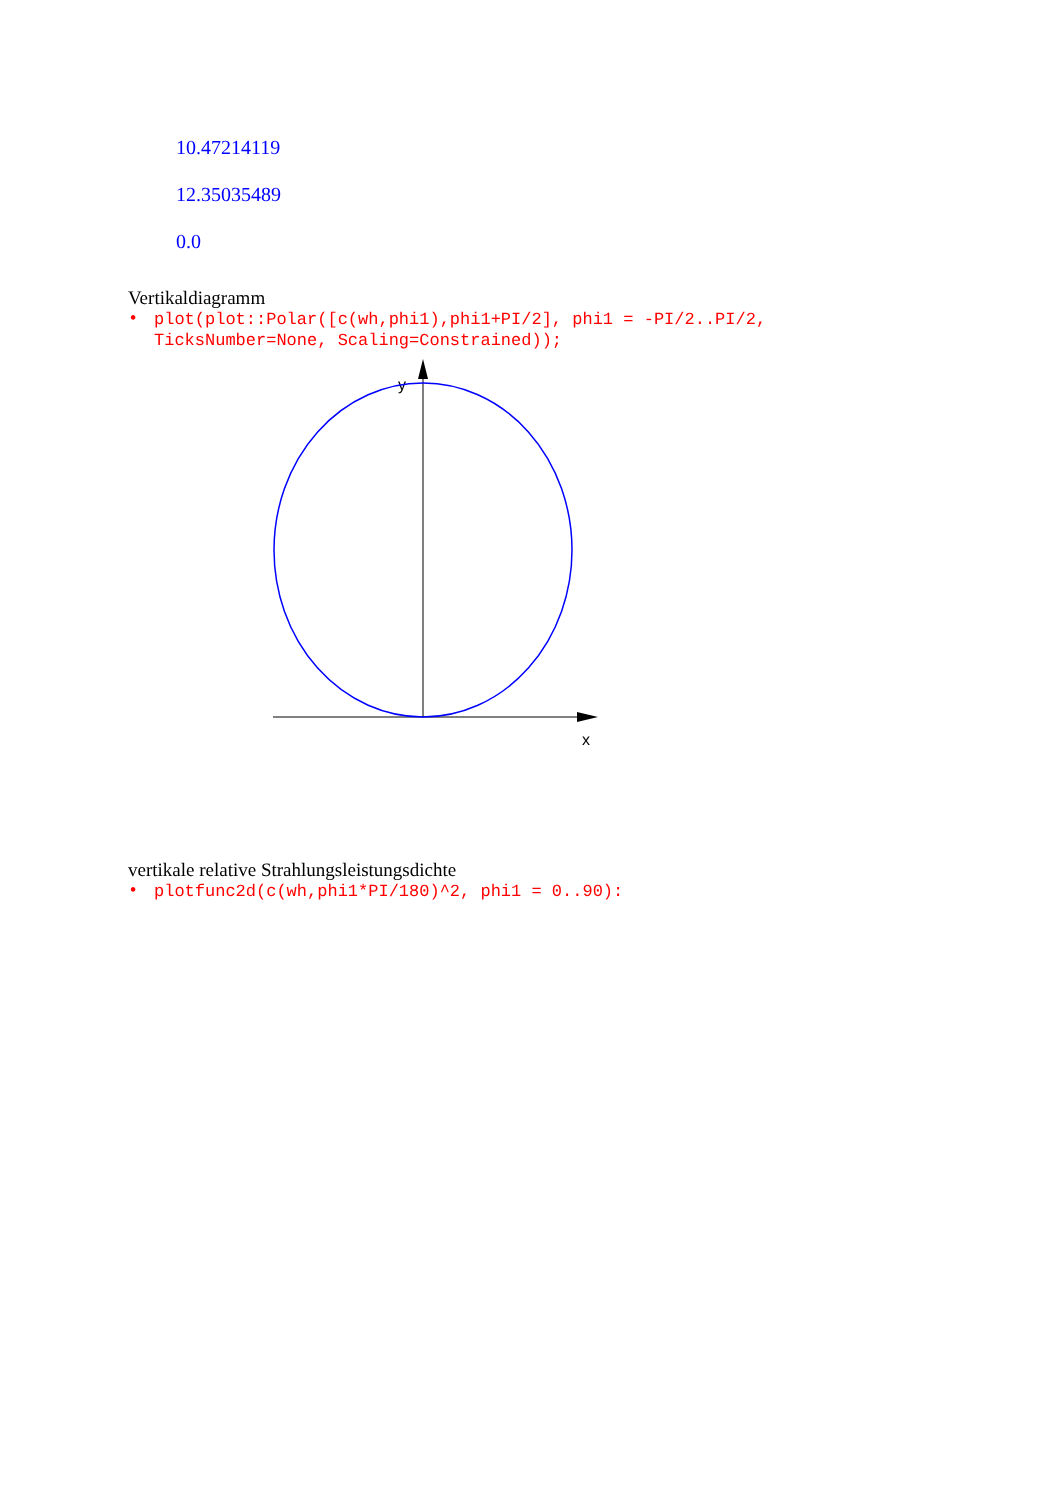10.47214119
12.35035489
0.0
Vertikaldiagramm
• plot(plot::Polar([c(wh,phi1),phi1+PI/2], phi1 = -PI/2..PI/2,
TicksNumber=None, Scaling=Constrained));
y
x
vertikale relative Strahlungsleistungsdichte
• plotfunc2d(c(wh,phi1*PI/180)^2, phi1 = 0..90):